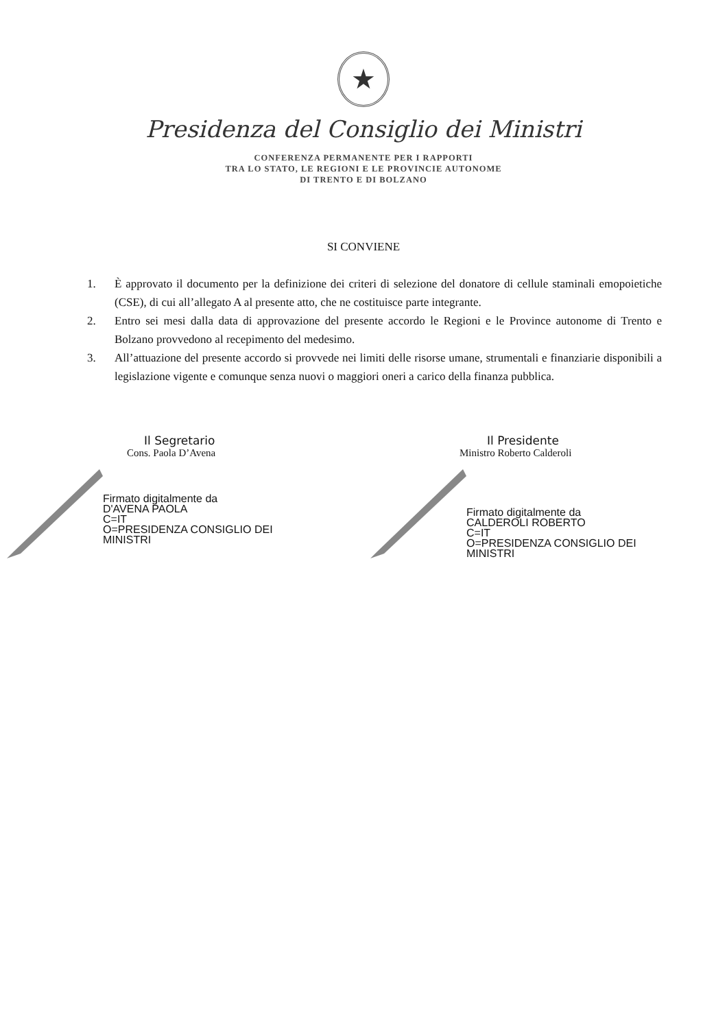★
Presidenza del Consiglio dei Ministri
CONFERENZA PERMANENTE PER I RAPPORTI
TRA LO STATO, LE REGIONI E LE PROVINCIE AUTONOME
DI TRENTO E DI BOLZANO
SI CONVIENE
1. È approvato il documento per la definizione dei criteri di selezione del donatore di cellule staminali emopoietiche (CSE), di cui all’allegato A al presente atto, che ne costituisce parte integrante.
2. Entro sei mesi dalla data di approvazione del presente accordo le Regioni e le Province autonome di Trento e Bolzano provvedono al recepimento del medesimo.
3. All’attuazione del presente accordo si provvede nei limiti delle risorse umane, strumentali e finanziarie disponibili a legislazione vigente e comunque senza nuovi o maggiori oneri a carico della finanza pubblica.
Il Segretario
Cons. Paola D’Avena
Firmato digitalmente da
D'AVENA PAOLA
C=IT
O=PRESIDENZA CONSIGLIO DEI
MINISTRI
Il Presidente
Ministro Roberto Calderoli
Firmato digitalmente da
CALDEROLI ROBERTO
C=IT
O=PRESIDENZA CONSIGLIO DEI
MINISTRI